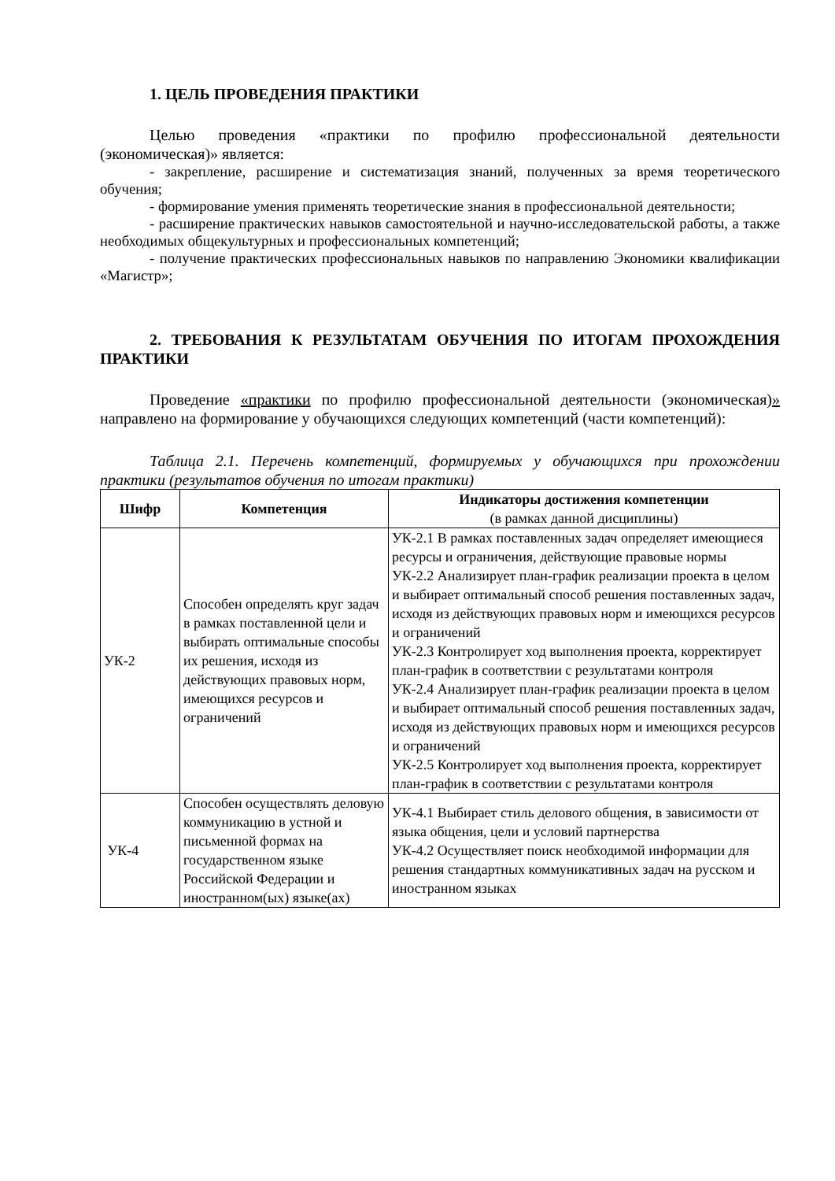1. ЦЕЛЬ ПРОВЕДЕНИЯ ПРАКТИКИ
Целью проведения «практики по профилю профессиональной деятельности (экономическая)» является:
- закрепление, расширение и систематизация знаний, полученных за время теоретического обучения;
- формирование умения применять теоретические знания в профессиональной деятельности;
- расширение практических навыков самостоятельной и научно-исследовательской работы, а также необходимых общекультурных и профессиональных компетенций;
- получение практических профессиональных навыков по направлению Экономики квалификации «Магистр»;
2. ТРЕБОВАНИЯ К РЕЗУЛЬТАТАМ ОБУЧЕНИЯ ПО ИТОГАМ ПРОХОЖДЕНИЯ ПРАКТИКИ
Проведение «практики по профилю профессиональной деятельности (экономическая)» направлено на формирование у обучающихся следующих компетенций (части компетенций):
Таблица 2.1. Перечень компетенций, формируемых у обучающихся при прохождении практики (результатов обучения по итогам практики)
| Шифр | Компетенция | Индикаторы достижения компетенции (в рамках данной дисциплины) |
| --- | --- | --- |
| УК-2 | Способен определять круг задач в рамках поставленной цели и выбирать оптимальные способы их решения, исходя из действующих правовых норм, имеющихся ресурсов и ограничений | УК-2.1 В рамках поставленных задач определяет имеющиеся ресурсы и ограничения, действующие правовые нормы УК-2.2 Анализирует план-график реализации проекта в целом и выбирает оптимальный способ решения поставленных задач, исходя из действующих правовых норм и имеющихся ресурсов и ограничений УК-2.3 Контролирует ход выполнения проекта, корректирует план-график в соответствии с результатами контроля УК-2.4 Анализирует план-график реализации проекта в целом и выбирает оптимальный способ решения поставленных задач, исходя из действующих правовых норм и имеющихся ресурсов и ограничений УК-2.5 Контролирует ход выполнения проекта, корректирует план-график в соответствии с результатами контроля |
| УК-4 | Способен осуществлять деловую коммуникацию в устной и письменной формах на государственном языке Российской Федерации и иностранном(ых) языке(ах) | УК-4.1 Выбирает стиль делового общения, в зависимости от языка общения, цели и условий партнерства УК-4.2 Осуществляет поиск необходимой информации для решения стандартных коммуникативных задач на русском и иностранном языках |